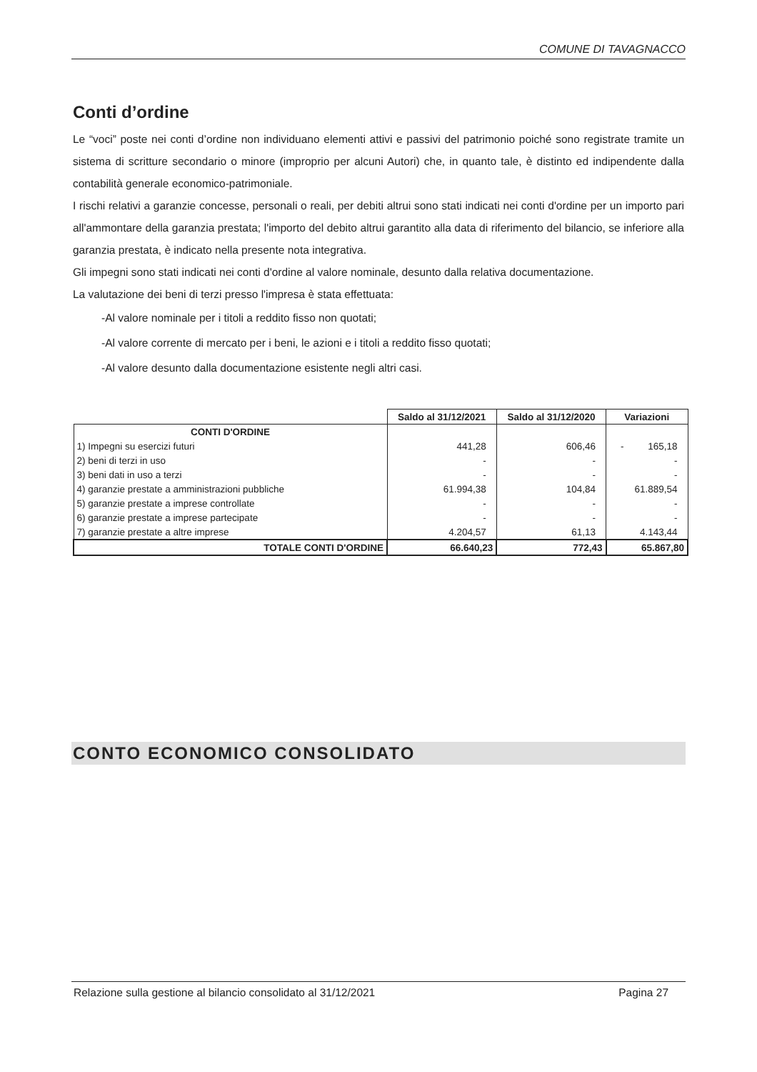COMUNE DI TAVAGNACCO
Conti d’ordine
Le “voci” poste nei conti d’ordine non individuano elementi attivi e passivi del patrimonio poiché sono registrate tramite un sistema di scritture secondario o minore (improprio per alcuni Autori) che, in quanto tale, è distinto ed indipendente dalla contabilità generale economico-patrimoniale.
I rischi relativi a garanzie concesse, personali o reali, per debiti altrui sono stati indicati nei conti d'ordine per un importo pari all'ammontare della garanzia prestata; l'importo del debito altrui garantito alla data di riferimento del bilancio, se inferiore alla garanzia prestata, è indicato nella presente nota integrativa.
Gli impegni sono stati indicati nei conti d'ordine al valore nominale, desunto dalla relativa documentazione.
La valutazione dei beni di terzi presso l'impresa è stata effettuata:
-Al valore nominale per i titoli a reddito fisso non quotati;
-Al valore corrente di mercato per i beni, le azioni e i titoli a reddito fisso quotati;
-Al valore desunto dalla documentazione esistente negli altri casi.
| | Saldo al 31/12/2021 | Saldo al 31/12/2020 | Variazioni |
| --- | --- | --- | --- |
| CONTI D'ORDINE | | | |
| 1) Impegni su esercizi futuri | 441,28 | 606,46 | - 165,18 |
| 2) beni di terzi in uso | - | - | - |
| 3) beni dati in uso a terzi | - | - | - |
| 4) garanzie prestate a amministrazioni pubbliche | 61.994,38 | 104,84 | 61.889,54 |
| 5) garanzie prestate a imprese controllate | - | - | - |
| 6) garanzie prestate a imprese partecipate | - | - | - |
| 7) garanzie prestate a altre imprese | 4.204,57 | 61,13 | 4.143,44 |
| TOTALE CONTI D'ORDINE | 66.640,23 | 772,43 | 65.867,80 |
CONTO ECONOMICO CONSOLIDATO
Relazione sulla gestione al bilancio consolidato al 31/12/2021 Pagina 27